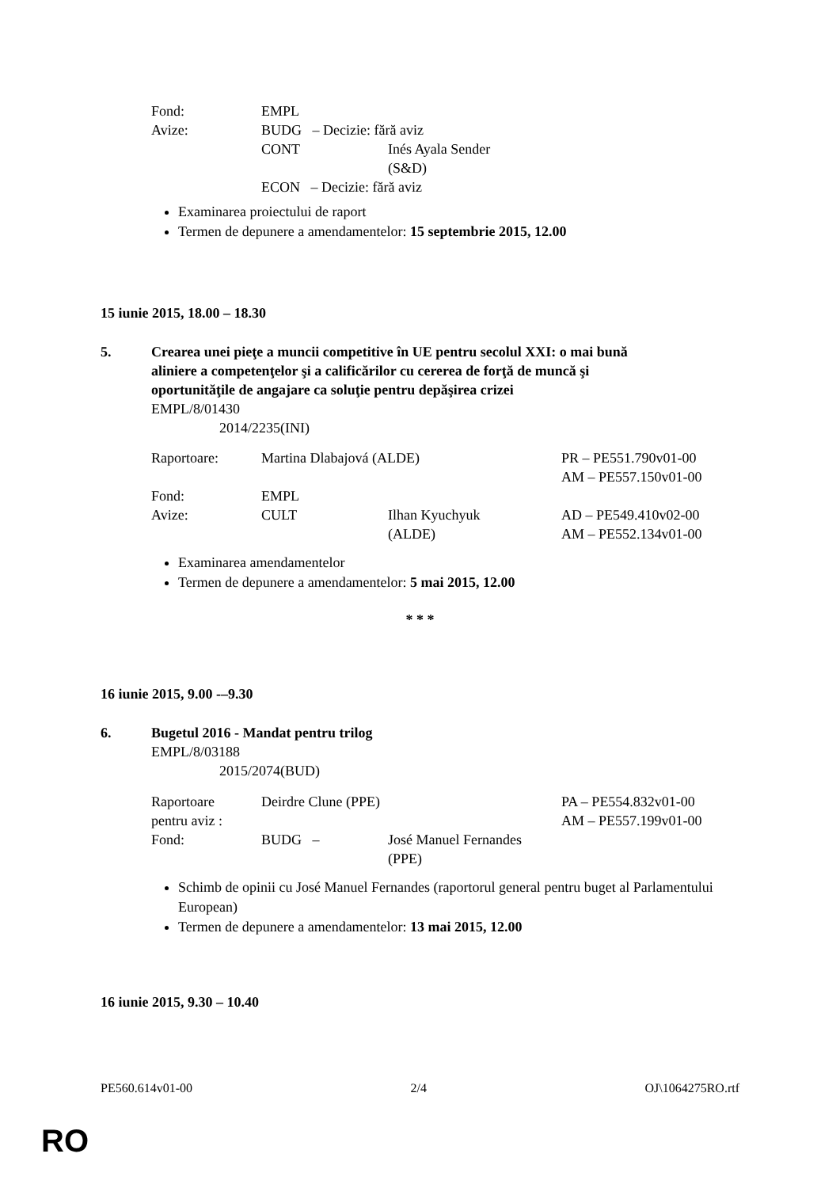| Fond: | EMPL | |
| Avize: | BUDG – Decizie: fără aviz | |
| | CONT | Inés Ayala Sender (S&D) |
| | ECON – Decizie: fără aviz | |
Examinarea proiectului de raport
Termen de depunere a amendamentelor: 15 septembrie 2015, 12.00
15 iunie 2015, 18.00 – 18.30
5. Crearea unei pieţe a muncii competitive în UE pentru secolul XXI: o mai bună
aliniere a competenţelor şi a calificărilor cu cererea de forţă de muncă şi
oportunităţile de angajare ca soluţie pentru depăşirea crizei
EMPL/8/01430
2014/2235(INI)
| Raportoare: | Martina Dlabajová (ALDE) | | PR – PE551.790v01-00 AM – PE557.150v01-00 |
| Fond: | EMPL | | |
| Avize: | CULT | Ilhan Kyuchyuk (ALDE) | AD – PE549.410v02-00 AM – PE552.134v01-00 |
Examinarea amendamentelor
Termen de depunere a amendamentelor: 5 mai 2015, 12.00
* * *
16 iunie 2015, 9.00 -–9.30
6. Bugetul 2016 - Mandat pentru trilog
EMPL/8/03188
2015/2074(BUD)
| Raportoare pentru aviz : | Deirdre Clune (PPE) | | PA – PE554.832v01-00 AM – PE557.199v01-00 |
| Fond: | BUDG – | José Manuel Fernandes (PPE) | |
Schimb de opinii cu José Manuel Fernandes (raportorul general pentru buget al Parlamentului European)
Termen de depunere a amendamentelor: 13 mai 2015, 12.00
16 iunie 2015, 9.30 – 10.40
PE560.614v01-00 2/4 OJ\1064275RO.rtf
RO